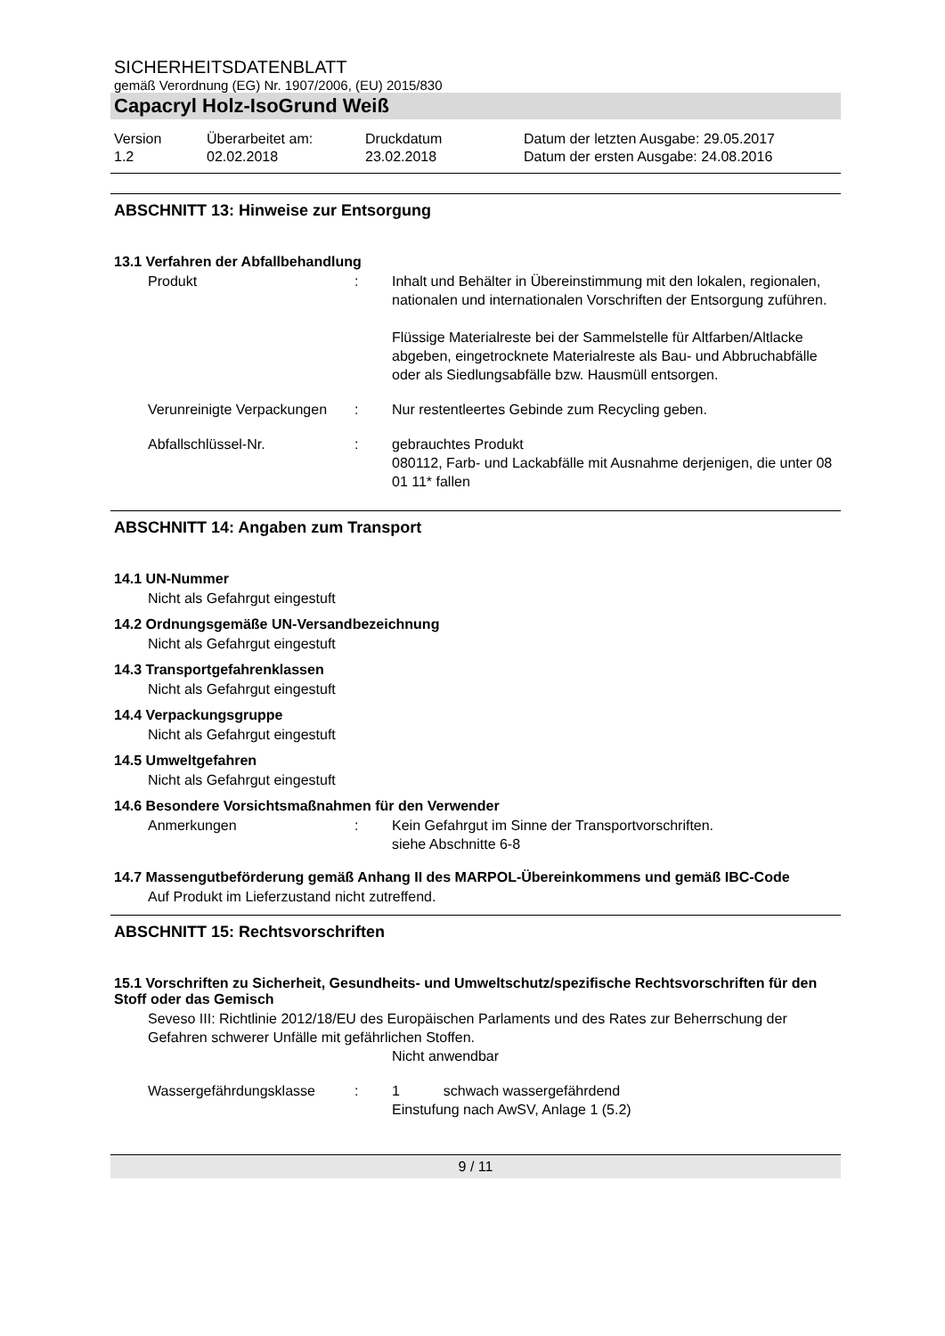SICHERHEITSDATENBLATT
gemäß Verordnung (EG) Nr. 1907/2006, (EU) 2015/830
Capacryl Holz-IsoGrund Weiß
Version
1.2
Überarbeitet am:
02.02.2018
Druckdatum
23.02.2018
Datum der letzten Ausgabe: 29.05.2017
Datum der ersten Ausgabe: 24.08.2016
ABSCHNITT 13: Hinweise zur Entsorgung
13.1 Verfahren der Abfallbehandlung
Produkt : Inhalt und Behälter in Übereinstimmung mit den lokalen, regionalen, nationalen und internationalen Vorschriften der Entsorgung zuführen.
Flüssige Materialreste bei der Sammelstelle für Altfarben/Altlacke abgeben, eingetrocknete Materialreste als Bau- und Abbruchabfälle oder als Siedlungsabfälle bzw. Hausmüll entsorgen.
Verunreinigte Verpackungen
: Nur restentleertes Gebinde zum Recycling geben.
Abfallschlüssel-Nr. : gebrauchtes Produkt
080112, Farb- und Lackabfälle mit Ausnahme derjenigen, die unter 08 01 11* fallen
ABSCHNITT 14: Angaben zum Transport
14.1 UN-Nummer
Nicht als Gefahrgut eingestuft
14.2 Ordnungsgemäße UN-Versandbezeichnung
Nicht als Gefahrgut eingestuft
14.3 Transportgefahrenklassen
Nicht als Gefahrgut eingestuft
14.4 Verpackungsgruppe
Nicht als Gefahrgut eingestuft
14.5 Umweltgefahren
Nicht als Gefahrgut eingestuft
14.6 Besondere Vorsichtsmaßnahmen für den Verwender
Anmerkungen : Kein Gefahrgut im Sinne der Transportvorschriften.
siehe Abschnitte 6-8
14.7 Massengutbeförderung gemäß Anhang II des MARPOL-Übereinkommens und gemäß IBC-Code
Auf Produkt im Lieferzustand nicht zutreffend.
ABSCHNITT 15: Rechtsvorschriften
15.1 Vorschriften zu Sicherheit, Gesundheits- und Umweltschutz/spezifische Rechtsvorschriften für den Stoff oder das Gemisch
Seveso III: Richtlinie 2012/18/EU des Europäischen Parlaments und des Rates zur Beherrschung der Gefahren schwerer Unfälle mit gefährlichen Stoffen.
Nicht anwendbar
Wassergefährdungsklasse : 1 schwach wassergefährdend
Einstufung nach AwSV, Anlage 1 (5.2)
9 / 11